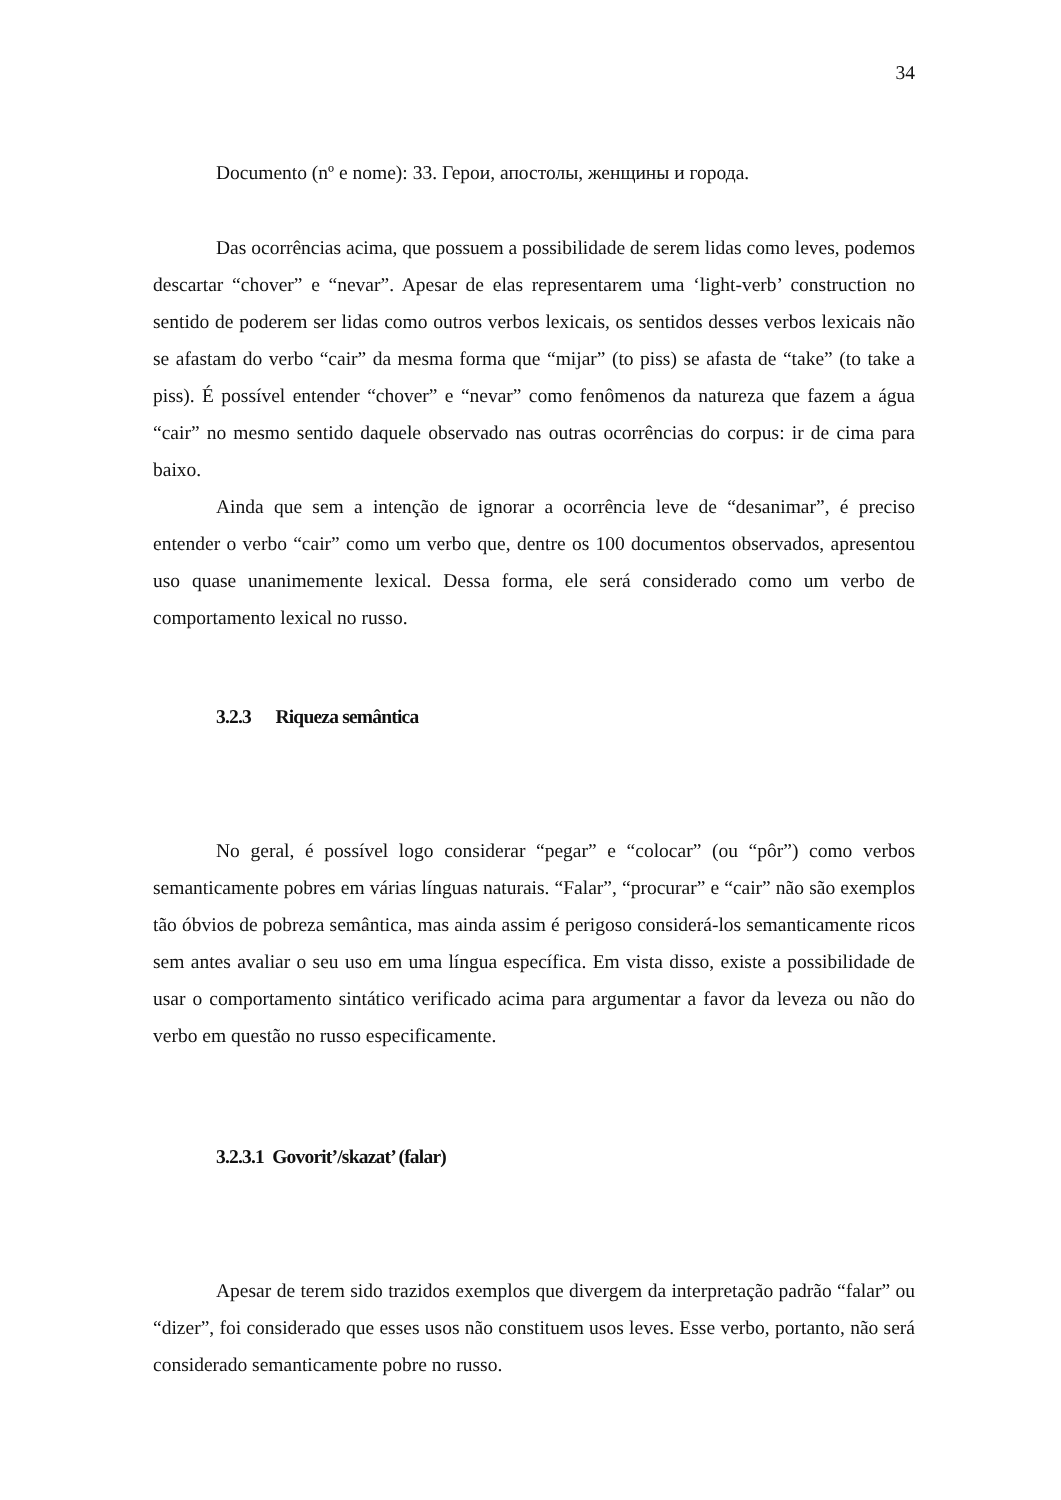34
Documento (nº e nome): 33. Герои, апостолы, женщины и города.
Das ocorrências acima, que possuem a possibilidade de serem lidas como leves, podemos descartar “chover” e “nevar”. Apesar de elas representarem uma ‘light-verb’ construction no sentido de poderem ser lidas como outros verbos lexicais, os sentidos desses verbos lexicais não se afastam do verbo “cair” da mesma forma que “mijar” (to piss) se afasta de “take” (to take a piss). É possível entender “chover” e “nevar” como fenômenos da natureza que fazem a água “cair” no mesmo sentido daquele observado nas outras ocorrências do corpus: ir de cima para baixo.
Ainda que sem a intenção de ignorar a ocorrência leve de “desanimar”, é preciso entender o verbo “cair” como um verbo que, dentre os 100 documentos observados, apresentou uso quase unanimemente lexical. Dessa forma, ele será considerado como um verbo de comportamento lexical no russo.
3.2.3 Riqueza semântica
No geral, é possível logo considerar “pegar” e “colocar” (ou “pôr”) como verbos semanticamente pobres em várias línguas naturais. “Falar”, “procurar” e “cair” não são exemplos tão óbvios de pobreza semântica, mas ainda assim é perigoso considerá-los semanticamente ricos sem antes avaliar o seu uso em uma língua específica. Em vista disso, existe a possibilidade de usar o comportamento sintático verificado acima para argumentar a favor da leveza ou não do verbo em questão no russo especificamente.
3.2.3.1 Govorit’/skazat’ (falar)
Apesar de terem sido trazidos exemplos que divergem da interpretação padrão “falar” ou “dizer”, foi considerado que esses usos não constituem usos leves. Esse verbo, portanto, não será considerado semanticamente pobre no russo.